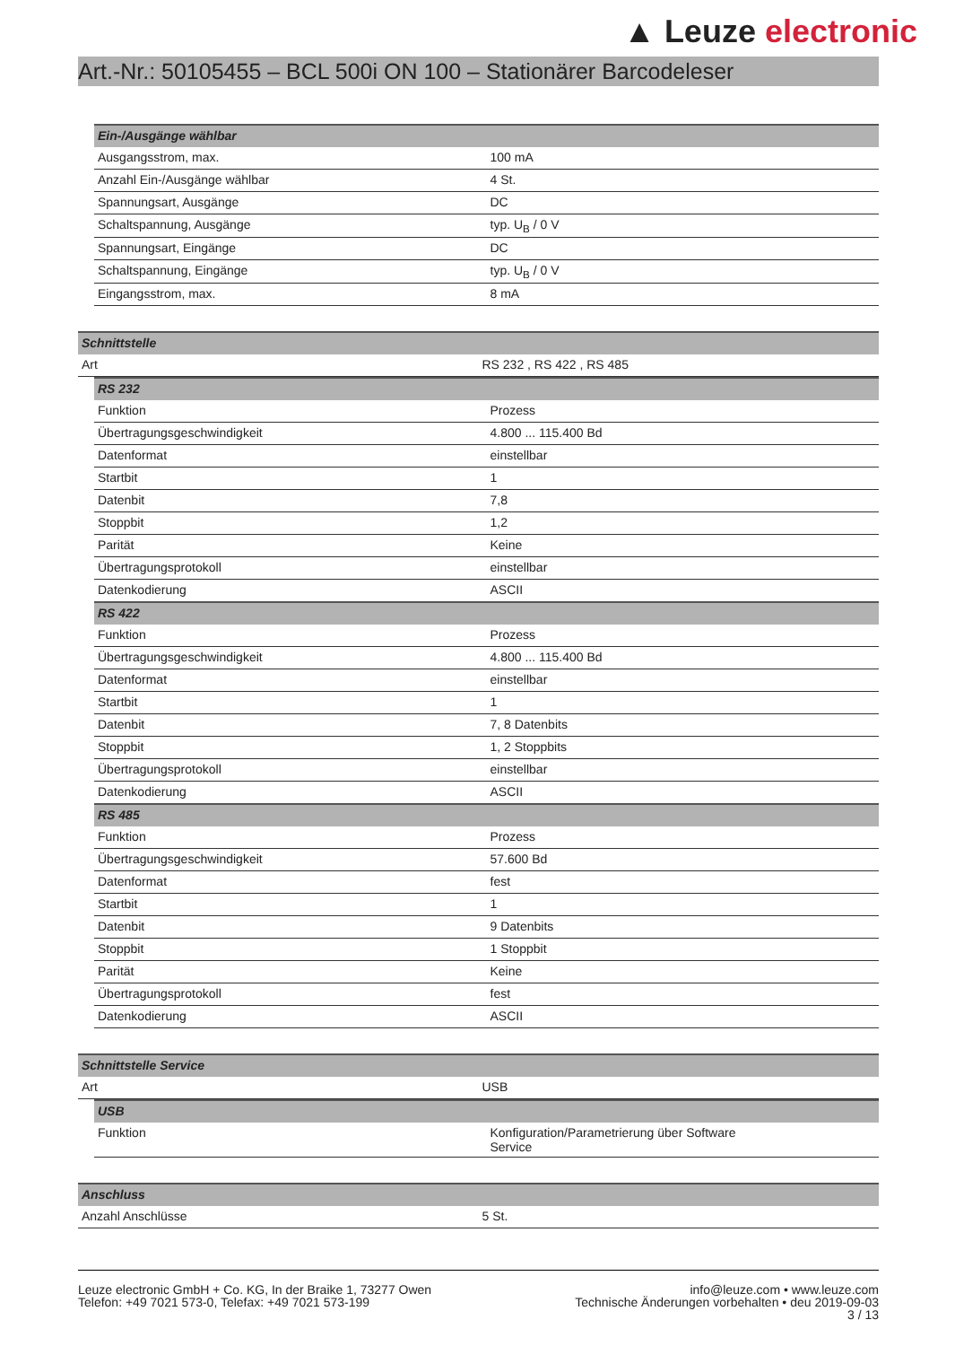▲ Leuze electronic
Art.-Nr.: 50105455 – BCL 500i ON 100 – Stationärer Barcodeleser
| Ein-/Ausgänge wählbar | |
| Ausgangsstrom, max. | 100 mA |
| Anzahl Ein-/Ausgänge wählbar | 4 St. |
| Spannungsart, Ausgänge | DC |
| Schaltspannung, Ausgänge | typ. U<sub>B</sub> / 0 V |
| Spannungsart, Eingänge | DC |
| Schaltspannung, Eingänge | typ. U<sub>B</sub> / 0 V |
| Eingangsstrom, max. | 8 mA |
| Schnittstelle | |
| Art | RS 232 , RS 422 , RS 485 |
| RS 232 | |
| Funktion | Prozess |
| Übertragungsgeschwindigkeit | 4.800 ... 115.400 Bd |
| Datenformat | einstellbar |
| Startbit | 1 |
| Datenbit | 7,8 |
| Stoppbit | 1,2 |
| Parität | Keine |
| Übertragungsprotokoll | einstellbar |
| Datenkodierung | ASCII |
| RS 422 | |
| Funktion | Prozess |
| Übertragungsgeschwindigkeit | 4.800 ... 115.400 Bd |
| Datenformat | einstellbar |
| Startbit | 1 |
| Datenbit | 7, 8 Datenbits |
| Stoppbit | 1, 2 Stoppbits |
| Übertragungsprotokoll | einstellbar |
| Datenkodierung | ASCII |
| RS 485 | |
| Funktion | Prozess |
| Übertragungsgeschwindigkeit | 57.600 Bd |
| Datenformat | fest |
| Startbit | 1 |
| Datenbit | 9 Datenbits |
| Stoppbit | 1 Stoppbit |
| Parität | Keine |
| Übertragungsprotokoll | fest |
| Datenkodierung | ASCII |
| Schnittstelle Service | |
| Art | USB |
| USB | |
| Funktion | Konfiguration/Parametrierung über Software Service |
| Anschluss | |
| Anzahl Anschlüsse | 5 St. |
Leuze electronic GmbH + Co. KG, In der Braike 1, 73277 Owen
Telefon: +49 7021 573-0, Telefax: +49 7021 573-199
info@leuze.com • www.leuze.com
Technische Änderungen vorbehalten • deu 2019-09-03
3 / 13